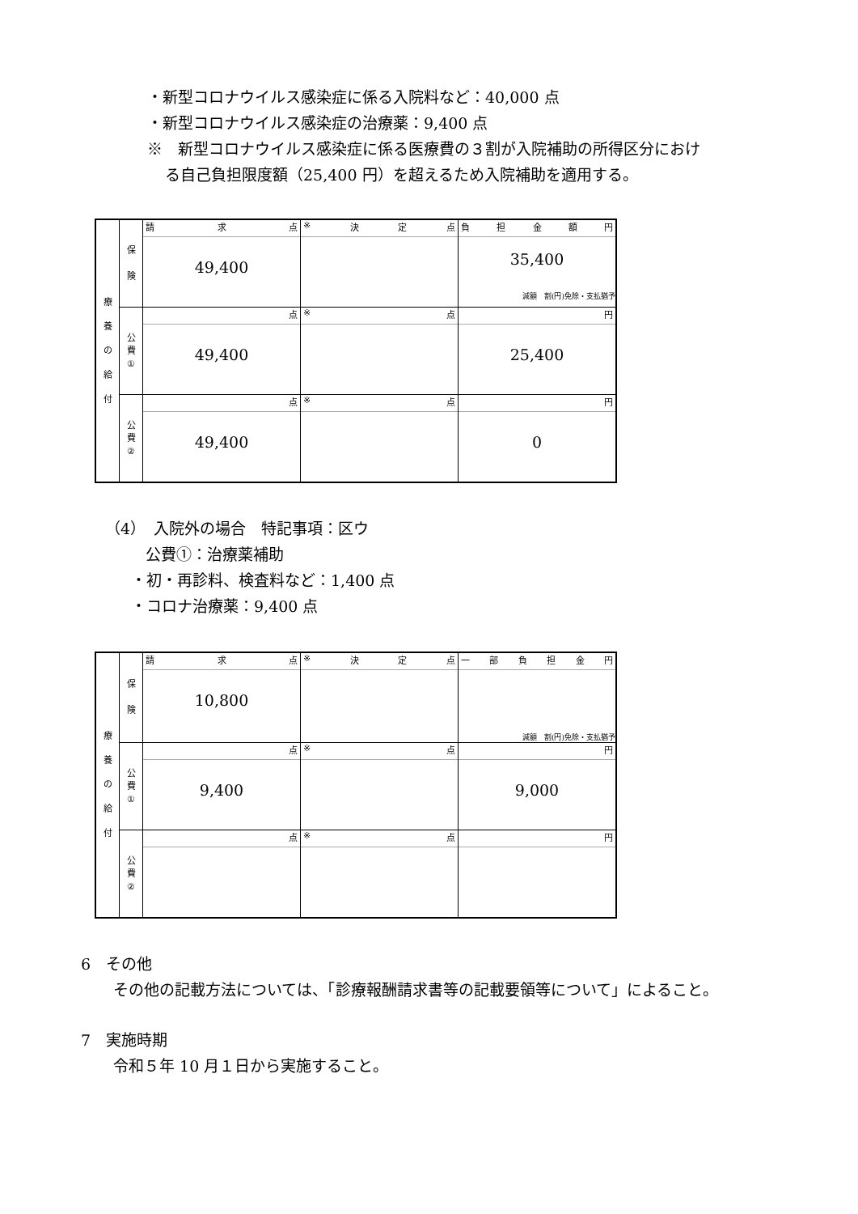・新型コロナウイルス感染症に係る入院料など：40,000 点
・新型コロナウイルス感染症の治療薬：9,400 点
※　新型コロナウイルス感染症に係る医療費の３割が入院補助の所得区分におけ
る自己負担限度額（25,400 円）を超えるため入院補助を適用する。
| 療 養 の 給 付 | 保 険 | 請 求 点 49,400 | ※ 決 定 点 | 負 担 金 額 円 35,400 減額 割(円)免除・支払猶予 |
| | 公 費 ① | 点 49,400 | ※ 点 | 円 25,400 |
| | 公 費 ② | 点 49,400 | ※ 点 | 円 0 |
（4）　入院外の場合　特記事項：区ウ
公費①：治療薬補助
・初・再診料、検査料など：1,400 点
・コロナ治療薬：9,400 点
| 療 養 の 給 付 | 保 険 | 請 求 点 10,800 | ※ 決 定 点 | 一 部 負 担 金 円 減額 割(円)免除・支払猶予 |
| | 公 費 ① | 点 9,400 | ※ 点 | 円 9,000 |
| | 公 費 ② | 点 | ※ 点 | 円 |
6　その他
その他の記載方法については、「診療報酬請求書等の記載要領等について」によること。
7　実施時期
令和５年 10 月１日から実施すること。